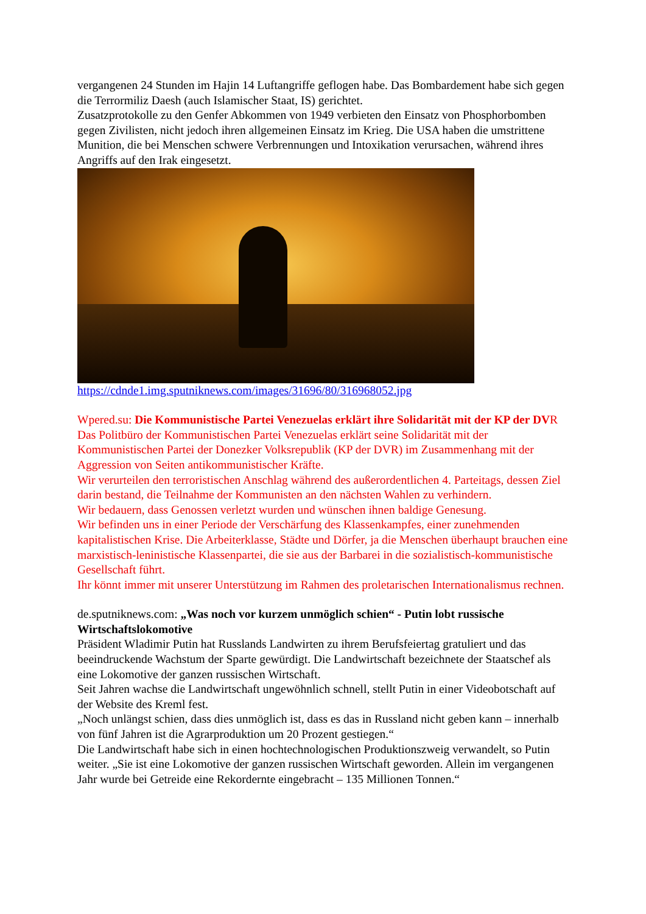vergangenen 24 Stunden im Hajin 14 Luftangriffe geflogen habe. Das Bombardement habe sich gegen die Terrormiliz Daesh (auch Islamischer Staat, IS) gerichtet.
Zusatzprotokolle zu den Genfer Abkommen von 1949 verbieten den Einsatz von Phosphorbomben gegen Zivilisten, nicht jedoch ihren allgemeinen Einsatz im Krieg. Die USA haben die umstrittene Munition, die bei Menschen schwere Verbrennungen und Intoxikation verursachen, während ihres Angriffs auf den Irak eingesetzt.
https://cdnde1.img.sputniknews.com/images/31696/80/316968052.jpg
Wpered.su: Die Kommunistische Partei Venezuelas erklärt ihre Solidarität mit der KP der DVR
Das Politbüro der Kommunistischen Partei Venezuelas erklärt seine Solidarität mit der Kommunistischen Partei der Donezker Volksrepublik (KP der DVR) im Zusammenhang mit der Aggression von Seiten antikommunistischer Kräfte.
Wir verurteilen den terroristischen Anschlag während des außerordentlichen 4. Parteitags, dessen Ziel darin bestand, die Teilnahme der Kommunisten an den nächsten Wahlen zu verhindern.
Wir bedauern, dass Genossen verletzt wurden und wünschen ihnen baldige Genesung.
Wir befinden uns in einer Periode der Verschärfung des Klassenkampfes, einer zunehmenden kapitalistischen Krise. Die Arbeiterklasse, Städte und Dörfer, ja die Menschen überhaupt brauchen eine marxistisch-leninistische Klassenpartei, die sie aus der Barbarei in die sozialistisch-kommunistische Gesellschaft führt.
Ihr könnt immer mit unserer Unterstützung im Rahmen des proletarischen Internationalismus rechnen.
de.sputniknews.com: „Was noch vor kurzem unmöglich schien“ - Putin lobt russische Wirtschaftslokomotive
Präsident Wladimir Putin hat Russlands Landwirten zu ihrem Berufsfeiertag gratuliert und das beeindruckende Wachstum der Sparte gewürdigt. Die Landwirtschaft bezeichnete der Staatschef als eine Lokomotive der ganzen russischen Wirtschaft.
Seit Jahren wachse die Landwirtschaft ungewöhnlich schnell, stellt Putin in einer Videobotschaft auf der Website des Kreml fest.
„Noch unlängst schien, dass dies unmöglich ist, dass es das in Russland nicht geben kann – innerhalb von fünf Jahren ist die Agrarproduktion um 20 Prozent gestiegen.“
Die Landwirtschaft habe sich in einen hochtechnologischen Produktionszweig verwandelt, so Putin weiter. „Sie ist eine Lokomotive der ganzen russischen Wirtschaft geworden. Allein im vergangenen Jahr wurde bei Getreide eine Rekordernte eingebracht – 135 Millionen Tonnen.“